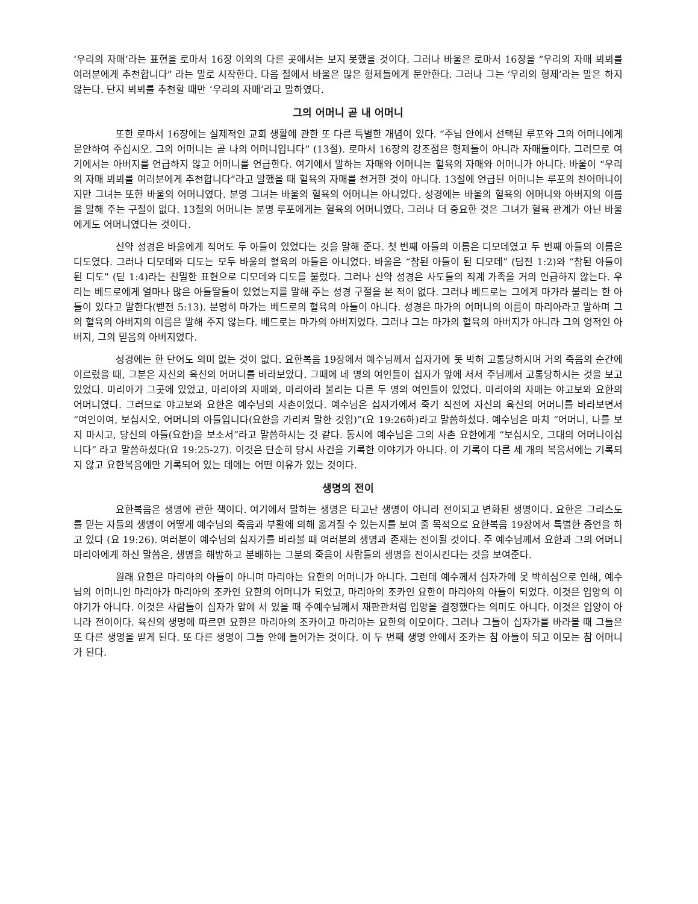‘우리의 자매’라는 표현을 로마서 16장 이외의 다른 곳에서는 보지 못했을 것이다. 그러나 바울은 로마서 16장을 “우리의 자매 뵈뵈를 여러분에게 추천합니다” 라는 말로 시작한다. 다음 절에서 바울은 많은 형제들에게 문안한다. 그러나 그는 ‘우리의 형제’라는 말은 하지 않는다. 단지 뵈뵈를 추천할 때만 ‘우리의 자매’라고 말하였다.
그의 어머니 곧 내 어머니
또한 로마서 16장에는 실제적인 교회 생활에 관한 또 다른 특별한 개념이 있다. “주님 안에서 선택된 루포와 그의 어머니에게 문안하여 주십시오. 그의 어머니는 곧 나의 어머니입니다” (13절). 로마서 16장의 강조점은 형제들이 아니라 자매들이다. 그러므로 여기에서는 아버지를 언급하지 않고 어머니를 언급한다. 여기에서 말하는 자매와 어머니는 혈육의 자매와 어머니가 아니다. 바울이 “우리의 자매 뵈뵈를 여러분에게 추천합니다”라고 말했을 때 혈육의 자매를 천거한 것이 아니다. 13절에 언급된 어머니는 루포의 친어머니이지만 그녀는 또한 바울의 어머니였다. 분명 그녀는 바울의 혈육의 어머니는 아니었다. 성경에는 바울의 혈육의 어머니와 아버지의 이름을 말해 주는 구절이 없다. 13절의 어머니는 분명 루포에게는 혈육의 어머니였다. 그러나 더 중요한 것은 그녀가 혈육 관계가 아닌 바울에게도 어머니였다는 것이다.
신약 성경은 바울에게 적어도 두 아들이 있었다는 것을 말해 준다. 첫 번째 아들의 이름은 디모데였고 두 번째 아들의 이름은 디도였다. 그러나 디모데와 디도는 모두 바울의 혈육의 아들은 아니었다. 바울은 “참된 아들이 된 디모데” (딤전 1:2)와 “참된 아들이 된 디도” (딛 1:4)라는 친밀한 표현으로 디모데와 디도를 불렀다. 그러나 신약 성경은 사도들의 직계 가족을 거의 언급하지 않는다. 우리는 베드로에게 얼마나 많은 아들딸들이 있었는지를 말해 주는 성경 구절을 본 적이 없다. 그러나 베드로는 그에게 마가라 불리는 한 아들이 있다고 말한다(벧전 5:13). 분명히 마가는 베드로의 혈육의 아들이 아니다. 성경은 마가의 어머니의 이름이 마리아라고 말하며 그의 혈육의 아버지의 이름은 말해 주지 않는다. 베드로는 마가의 아버지였다. 그러나 그는 마가의 혈육의 아버지가 아니라 그의 영적인 아버지, 그의 믿음의 아버지였다.
성경에는 한 단어도 의미 없는 것이 없다. 요한복음 19장에서 예수님께서 십자가에 못 박혀 고통당하시며 거의 죽음의 순간에 이르렀을 때, 그분은 자신의 육신의 어머니를 바라보았다. 그때에 네 명의 여인들이 십자가 앞에 서서 주님께서 고통당하시는 것을 보고 있었다. 마리아가 그곳에 있었고, 마리아의 자매와, 마리아라 불리는 다른 두 명의 여인들이 있었다. 마리아의 자매는 야고보와 요한의 어머니였다. 그러므로 야고보와 요한은 예수님의 사촌이었다. 예수님은 십자가에서 죽기 직전에 자신의 육신의 어머니를 바라보면서 “여인이여, 보십시오, 어머니의 아들입니다(요한을 가리켜 말한 것임)”(요 19:26하)라고 말씀하셨다. 예수님은 마치 “어머니, 나를 보지 마시고, 당신의 아들(요한)을 보소서”라고 말씀하시는 것 같다. 동시에 예수님은 그의 사촌 요한에게 “보십시오, 그대의 어머니이십니다” 라고 말씀하셨다(요 19:25-27). 이것은 단순히 당시 사건을 기록한 이야기가 아니다. 이 기록이 다른 세 개의 복음서에는 기록되지 않고 요한복음에만 기록되어 있는 데에는 어떤 이유가 있는 것이다.
생명의 전이
요한복음은 생명에 관한 책이다. 여기에서 말하는 생명은 타고난 생명이 아니라 전이되고 변화된 생명이다. 요한은 그리스도를 믿는 자들의 생명이 어떻게 예수님의 죽음과 부활에 의해 옮겨질 수 있는지를 보여 줄 목적으로 요한복음 19장에서 특별한 증언을 하고 있다 (요 19:26). 여러분이 예수님의 십자가를 바라볼 때 여러분의 생명과 존재는 전이될 것이다. 주 예수님께서 요한과 그의 어머니 마리아에게 하신 말씀은, 생명을 해방하고 분배하는 그분의 죽음이 사람들의 생명을 전이시킨다는 것을 보여준다.
원래 요한은 마리아의 아들이 아니며 마리아는 요한의 어머니가 아니다. 그런데 예수께서 십자가에 못 박히심으로 인해, 예수님의 어머니인 마리아가 마리아의 조카인 요한의 어머니가 되었고, 마리아의 조카인 요한이 마리아의 아들이 되었다. 이것은 입양의 이야기가 아니다. 이것은 사람들이 십자가 앞에 서 있을 때 주예수님께서 재판관처럼 입양을 결정했다는 의미도 아니다. 이것은 입양이 아니라 전이이다. 육신의 생명에 따르면 요한은 마리아의 조카이고 마리아는 요한의 이모이다. 그러나 그들이 십자가를 바라볼 때 그들은 또 다른 생명을 받게 된다. 또 다른 생명이 그들 안에 들어가는 것이다. 이 두 번째 생명 안에서 조카는 참 아들이 되고 이모는 참 어머니가 된다.